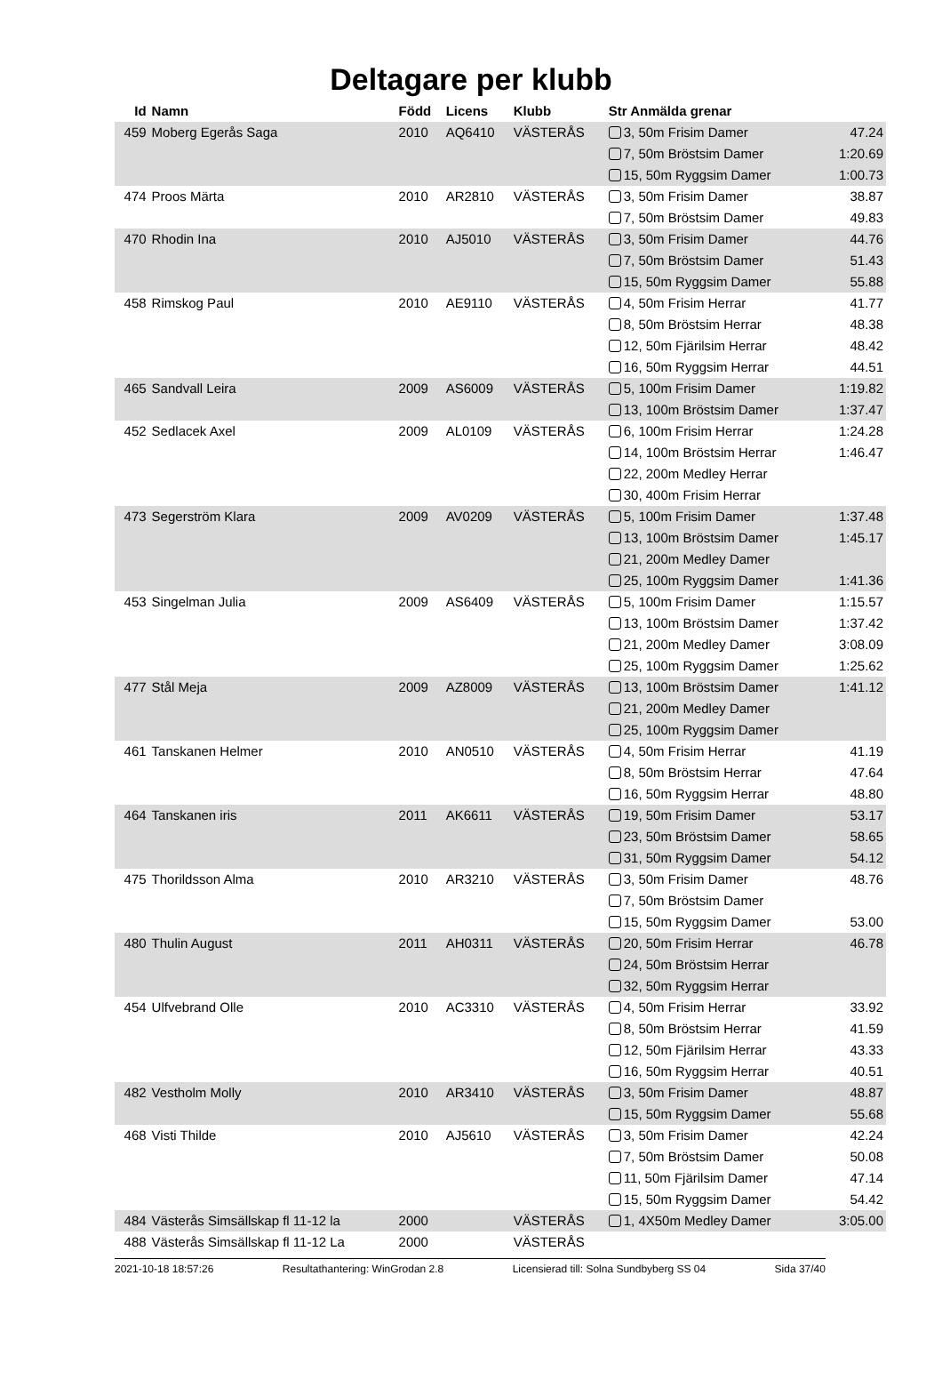Deltagare per klubb
| Id | Namn | Född | Licens | Klubb | Str Anmälda grenar | |
| --- | --- | --- | --- | --- | --- | --- |
| 459 | Moberg Egerås Saga | 2010 | AQ6410 | VÄSTERÅS | 3, 50m Frisim Damer | 47.24 |
| | | | | | 7, 50m Bröstsim Damer | 1:20.69 |
| | | | | | 15, 50m Ryggsim Damer | 1:00.73 |
| 474 | Proos Märta | 2010 | AR2810 | VÄSTERÅS | 3, 50m Frisim Damer | 38.87 |
| | | | | | 7, 50m Bröstsim Damer | 49.83 |
| 470 | Rhodin Ina | 2010 | AJ5010 | VÄSTERÅS | 3, 50m Frisim Damer | 44.76 |
| | | | | | 7, 50m Bröstsim Damer | 51.43 |
| | | | | | 15, 50m Ryggsim Damer | 55.88 |
| 458 | Rimskog Paul | 2010 | AE9110 | VÄSTERÅS | 4, 50m Frisim Herrar | 41.77 |
| | | | | | 8, 50m Bröstsim Herrar | 48.38 |
| | | | | | 12, 50m Fjärilsim Herrar | 48.42 |
| | | | | | 16, 50m Ryggsim Herrar | 44.51 |
| 465 | Sandvall Leira | 2009 | AS6009 | VÄSTERÅS | 5, 100m Frisim Damer | 1:19.82 |
| | | | | | 13, 100m Bröstsim Damer | 1:37.47 |
| 452 | Sedlacek Axel | 2009 | AL0109 | VÄSTERÅS | 6, 100m Frisim Herrar | 1:24.28 |
| | | | | | 14, 100m Bröstsim Herrar | 1:46.47 |
| | | | | | 22, 200m Medley Herrar | |
| | | | | | 30, 400m Frisim Herrar | |
| 473 | Segerström Klara | 2009 | AV0209 | VÄSTERÅS | 5, 100m Frisim Damer | 1:37.48 |
| | | | | | 13, 100m Bröstsim Damer | 1:45.17 |
| | | | | | 21, 200m Medley Damer | |
| | | | | | 25, 100m Ryggsim Damer | 1:41.36 |
| 453 | Singelman Julia | 2009 | AS6409 | VÄSTERÅS | 5, 100m Frisim Damer | 1:15.57 |
| | | | | | 13, 100m Bröstsim Damer | 1:37.42 |
| | | | | | 21, 200m Medley Damer | 3:08.09 |
| | | | | | 25, 100m Ryggsim Damer | 1:25.62 |
| 477 | Stål Meja | 2009 | AZ8009 | VÄSTERÅS | 13, 100m Bröstsim Damer | 1:41.12 |
| | | | | | 21, 200m Medley Damer | |
| | | | | | 25, 100m Ryggsim Damer | |
| 461 | Tanskanen Helmer | 2010 | AN0510 | VÄSTERÅS | 4, 50m Frisim Herrar | 41.19 |
| | | | | | 8, 50m Bröstsim Herrar | 47.64 |
| | | | | | 16, 50m Ryggsim Herrar | 48.80 |
| 464 | Tanskanen iris | 2011 | AK6611 | VÄSTERÅS | 19, 50m Frisim Damer | 53.17 |
| | | | | | 23, 50m Bröstsim Damer | 58.65 |
| | | | | | 31, 50m Ryggsim Damer | 54.12 |
| 475 | Thorildsson Alma | 2010 | AR3210 | VÄSTERÅS | 3, 50m Frisim Damer | 48.76 |
| | | | | | 7, 50m Bröstsim Damer | |
| | | | | | 15, 50m Ryggsim Damer | 53.00 |
| 480 | Thulin August | 2011 | AH0311 | VÄSTERÅS | 20, 50m Frisim Herrar | 46.78 |
| | | | | | 24, 50m Bröstsim Herrar | |
| | | | | | 32, 50m Ryggsim Herrar | |
| 454 | Ulfvebrand Olle | 2010 | AC3310 | VÄSTERÅS | 4, 50m Frisim Herrar | 33.92 |
| | | | | | 8, 50m Bröstsim Herrar | 41.59 |
| | | | | | 12, 50m Fjärilsim Herrar | 43.33 |
| | | | | | 16, 50m Ryggsim Herrar | 40.51 |
| 482 | Vestholm Molly | 2010 | AR3410 | VÄSTERÅS | 3, 50m Frisim Damer | 48.87 |
| | | | | | 15, 50m Ryggsim Damer | 55.68 |
| 468 | Visti Thilde | 2010 | AJ5610 | VÄSTERÅS | 3, 50m Frisim Damer | 42.24 |
| | | | | | 7, 50m Bröstsim Damer | 50.08 |
| | | | | | 11, 50m Fjärilsim Damer | 47.14 |
| | | | | | 15, 50m Ryggsim Damer | 54.42 |
| 484 | Västerås Simsällskap fl 11-12 la | 2000 | | VÄSTERÅS | 1, 4X50m Medley Damer | 3:05.00 |
| 488 | Västerås Simsällskap fl 11-12 La | 2000 | | VÄSTERÅS | | |
2021-10-18 18:57:26 Resultathantering: WinGrodan 2.8 Licensierad till: Solna Sundbyberg SS 04 Sida 37/40